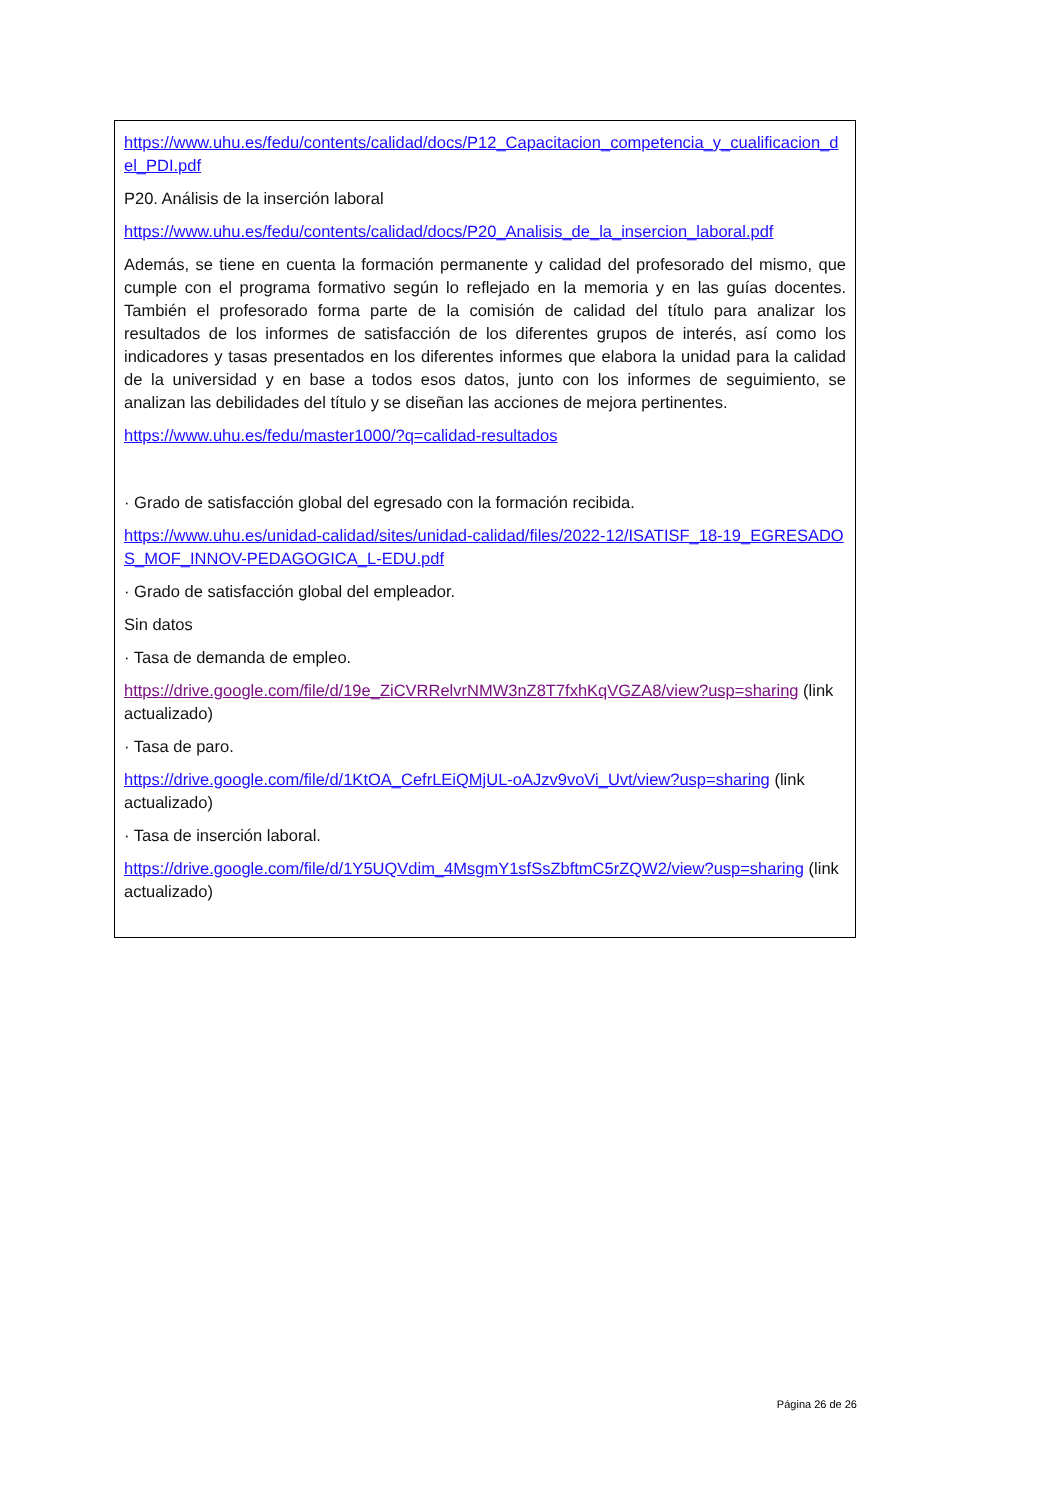https://www.uhu.es/fedu/contents/calidad/docs/P12_Capacitacion_competencia_y_cualificacion_del_PDI.pdf
P20. Análisis de la inserción laboral
https://www.uhu.es/fedu/contents/calidad/docs/P20_Analisis_de_la_insercion_laboral.pdf
Además, se tiene en cuenta la formación permanente y calidad del profesorado del mismo, que cumple con el programa formativo según lo reflejado en la memoria y en las guías docentes. También el profesorado forma parte de la comisión de calidad del título para analizar los resultados de los informes de satisfacción de los diferentes grupos de interés, así como los indicadores y tasas presentados en los diferentes informes que elabora la unidad para la calidad de la universidad y en base a todos esos datos, junto con los informes de seguimiento, se analizan las debilidades del título y se diseñan las acciones de mejora pertinentes.
https://www.uhu.es/fedu/master1000/?q=calidad-resultados
· Grado de satisfacción global del egresado con la formación recibida.
https://www.uhu.es/unidad-calidad/sites/unidad-calidad/files/2022-12/ISATISF_18-19_EGRESADOS_MOF_INNOV-PEDAGOGICA_L-EDU.pdf
· Grado de satisfacción global del empleador.
Sin datos
· Tasa de demanda de empleo.
https://drive.google.com/file/d/19e_ZiCVRRelvrNMW3nZ8T7fxhKqVGZA8/view?usp=sharing (link actualizado)
· Tasa de paro.
https://drive.google.com/file/d/1KtOA_CefrLEiQMjUL-oAJzv9voVi_Uvt/view?usp=sharing (link actualizado)
· Tasa de inserción laboral.
https://drive.google.com/file/d/1Y5UQVdim_4MsgmY1sfSsZbftmC5rZQW2/view?usp=sharing (link actualizado)
Página 26 de 26